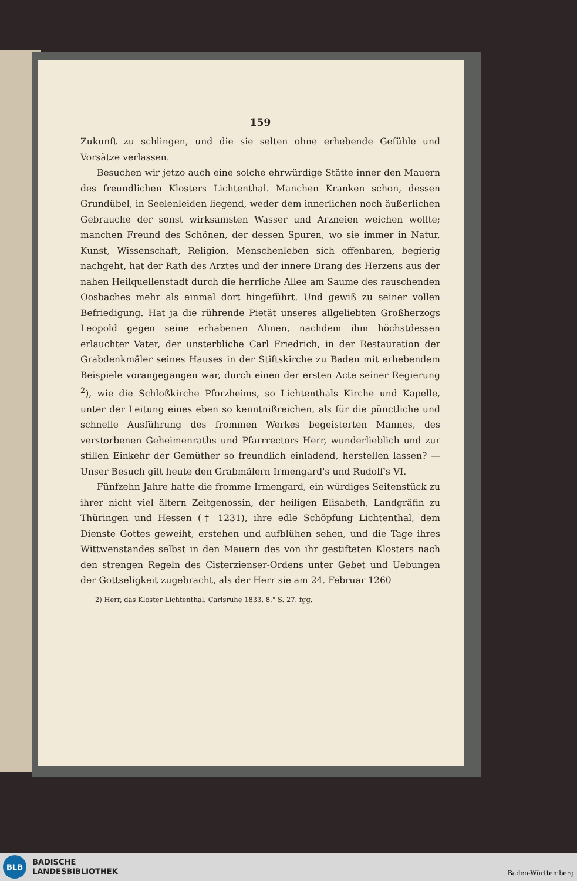159
Zukunft zu schlingen, und die sie selten ohne erhebende Gefühle und Vorsätze verlassen.
Besuchen wir jetzo auch eine solche ehrwürdige Stätte inner den Mauern des freundlichen Klosters Lichtenthal. Manchen Kranken schon, dessen Grundübel, in Seelenleiden liegend, weder dem innerlichen noch äußerlichen Gebrauche der sonst wirksamsten Wasser und Arzneien weichen wollte; manchen Freund des Schönen, der dessen Spuren, wo sie immer in Natur, Kunst, Wissenschaft, Religion, Menschenleben sich offenbaren, begierig nachgeht, hat der Rath des Arztes und der innere Drang des Herzens aus der nahen Heilquellenstadt durch die herrliche Allee am Saume des rauschenden Oosbaches mehr als einmal dort hingeführt. Und gewiß zu seiner vollen Befriedigung. Hat ja die rührende Pietät unseres allgeliebten Großherzogs Leopold gegen seine erhabenen Ahnen, nachdem ihm höchstdessen erlauchter Vater, der unsterbliche Carl Friedrich, in der Restauration der Grabdenkmäler seines Hauses in der Stiftskirche zu Baden mit erhebendem Beispiele vorangegangen war, durch einen der ersten Acte seiner Regierung <sup>2</sup>), wie die Schloßkirche Pforzheims, so Lichtenthals Kirche und Kapelle, unter der Leitung eines eben so kenntnißreichen, als für die pünctliche und schnelle Ausführung des frommen Werkes begeisterten Mannes, des verstorbenen Geheimenraths und Pfarrrectors Herr, wunderlieblich und zur stillen Einkehr der Gemüther so freundlich einladend, herstellen lassen? — Unser Besuch gilt heute den Grabmälern Irmengard's und Rudolf's VI.
Fünfzehn Jahre hatte die fromme Irmengard, ein würdiges Seitenstück zu ihrer nicht viel ältern Zeitgenossin, der heiligen Elisabeth, Landgräfin zu Thüringen und Hessen († 1231), ihre edle Schöpfung Lichtenthal, dem Dienste Gottes geweiht, erstehen und aufblühen sehen, und die Tage ihres Wittwenstandes selbst in den Mauern des von ihr gestifteten Klosters nach den strengen Regeln des Cisterzienser-Ordens unter Gebet und Uebungen der Gottseligkeit zugebracht, als der Herr sie am 24. Februar 1260
2) Herr, das Kloster Lichtenthal. Carlsruhe 1833. 8.° S. 27. fgg.
BLB
BADISCHE
LANDESBIBLIOTHEK
Baden-Württemberg